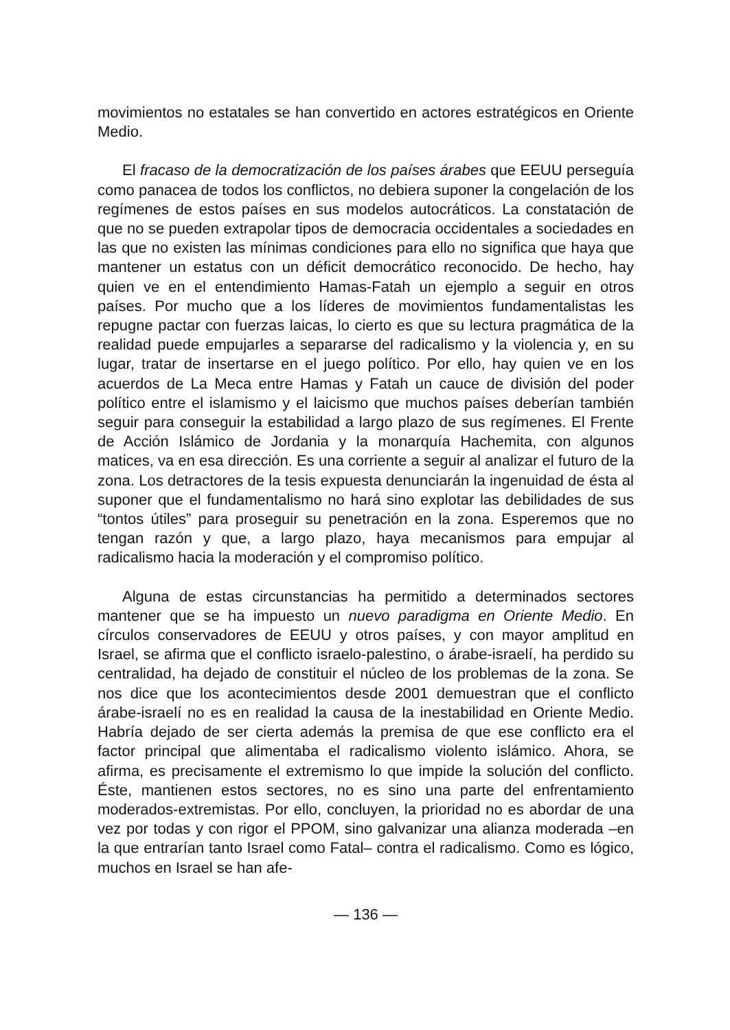movimientos no estatales se han convertido en actores estratégicos en Oriente Medio.
El fracaso de la democratización de los países árabes que EEUU perseguía como panacea de todos los conflictos, no debiera suponer la congelación de los regímenes de estos países en sus modelos autocráticos. La constatación de que no se pueden extrapolar tipos de democracia occidentales a sociedades en las que no existen las mínimas condiciones para ello no significa que haya que mantener un estatus con un déficit democrático reconocido. De hecho, hay quien ve en el entendimiento Hamas-Fatah un ejemplo a seguir en otros países. Por mucho que a los líderes de movimientos fundamentalistas les repugne pactar con fuerzas laicas, lo cierto es que su lectura pragmática de la realidad puede empujarles a separarse del radicalismo y la violencia y, en su lugar, tratar de insertarse en el juego político. Por ello, hay quien ve en los acuerdos de La Meca entre Hamas y Fatah un cauce de división del poder político entre el islamismo y el laicismo que muchos países deberían también seguir para conseguir la estabilidad a largo plazo de sus regímenes. El Frente de Acción Islámico de Jordania y la monarquía Hachemita, con algunos matices, va en esa dirección. Es una corriente a seguir al analizar el futuro de la zona. Los detractores de la tesis expuesta denunciarán la ingenuidad de ésta al suponer que el fundamentalismo no hará sino explotar las debilidades de sus “tontos útiles” para proseguir su penetración en la zona. Esperemos que no tengan razón y que, a largo plazo, haya mecanismos para empujar al radicalismo hacia la moderación y el compromiso político.
Alguna de estas circunstancias ha permitido a determinados sectores mantener que se ha impuesto un nuevo paradigma en Oriente Medio. En círculos conservadores de EEUU y otros países, y con mayor amplitud en Israel, se afirma que el conflicto israelo-palestino, o árabe-israelí, ha perdido su centralidad, ha dejado de constituir el núcleo de los problemas de la zona. Se nos dice que los acontecimientos desde 2001 demuestran que el conflicto árabe-israelí no es en realidad la causa de la inestabilidad en Oriente Medio. Habría dejado de ser cierta además la premisa de que ese conflicto era el factor principal que alimentaba el radicalismo violento islámico. Ahora, se afirma, es precisamente el extremismo lo que impide la solución del conflicto. Éste, mantienen estos sectores, no es sino una parte del enfrentamiento moderados-extremistas. Por ello, concluyen, la prioridad no es abordar de una vez por todas y con rigor el PPOM, sino galvanizar una alianza moderada –en la que entrarían tanto Israel como Fatal– contra el radicalismo. Como es lógico, muchos en Israel se han afe-
— 136 —